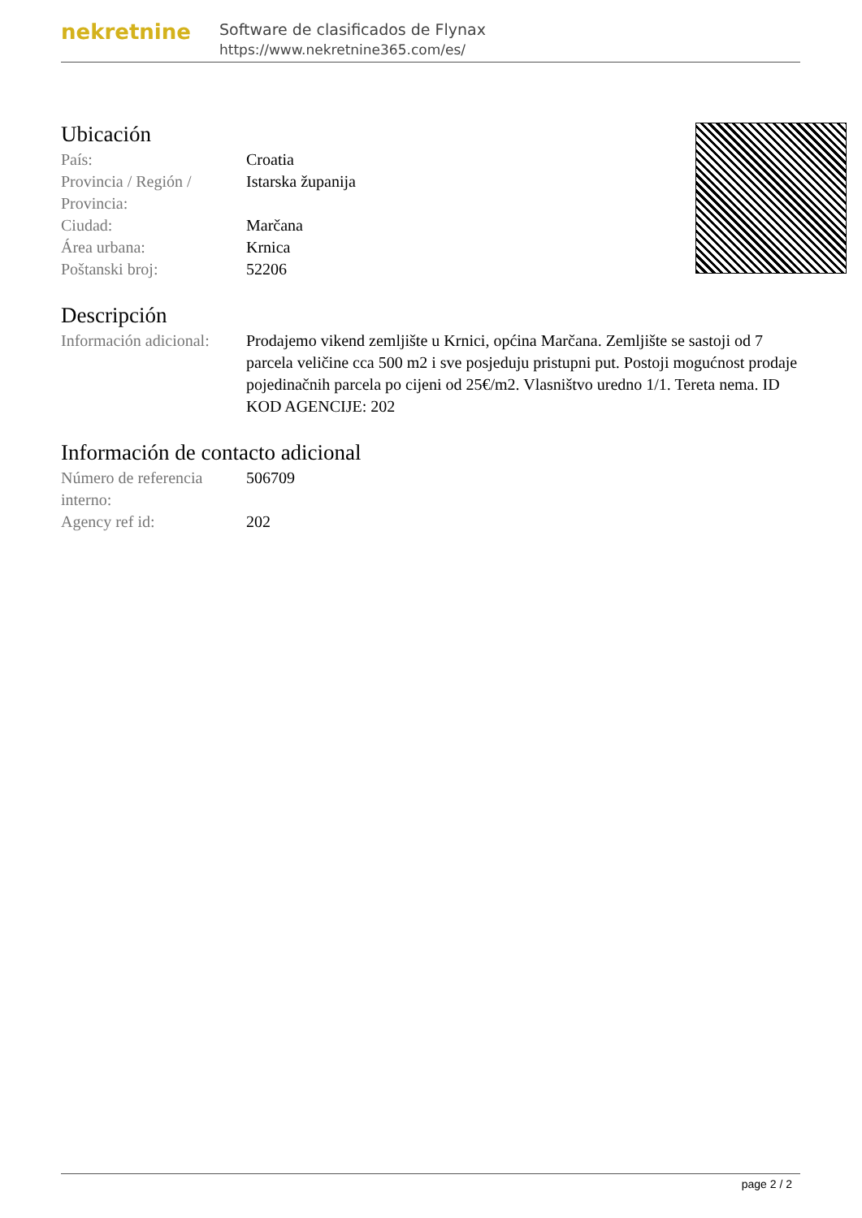nekretnine
Software de clasificados de Flynax
https://www.nekretnine365.com/es/
Ubicación
| País: | Croatia |
| Provincia / Región / Provincia: | Istarska županija |
| Ciudad: | Marčana |
| Área urbana: | Krnica |
| Poštanski broj: | 52206 |
Descripción
| Información adicional: | Prodajemo vikend zemljište u Krnici, općina Marčana. Zemljište se sastoji od 7 parcela veličine cca 500 m2 i sve posjeduju pristupni put. Postoji mogućnost prodaje pojedinačnih parcela po cijeni od 25€/m2. Vlasništvo uredno 1/1. Tereta nema. ID KOD AGENCIJE: 202 |
Información de contacto adicional
| Número de referencia interno: | 506709 |
| Agency ref id: | 202 |
page 2 / 2